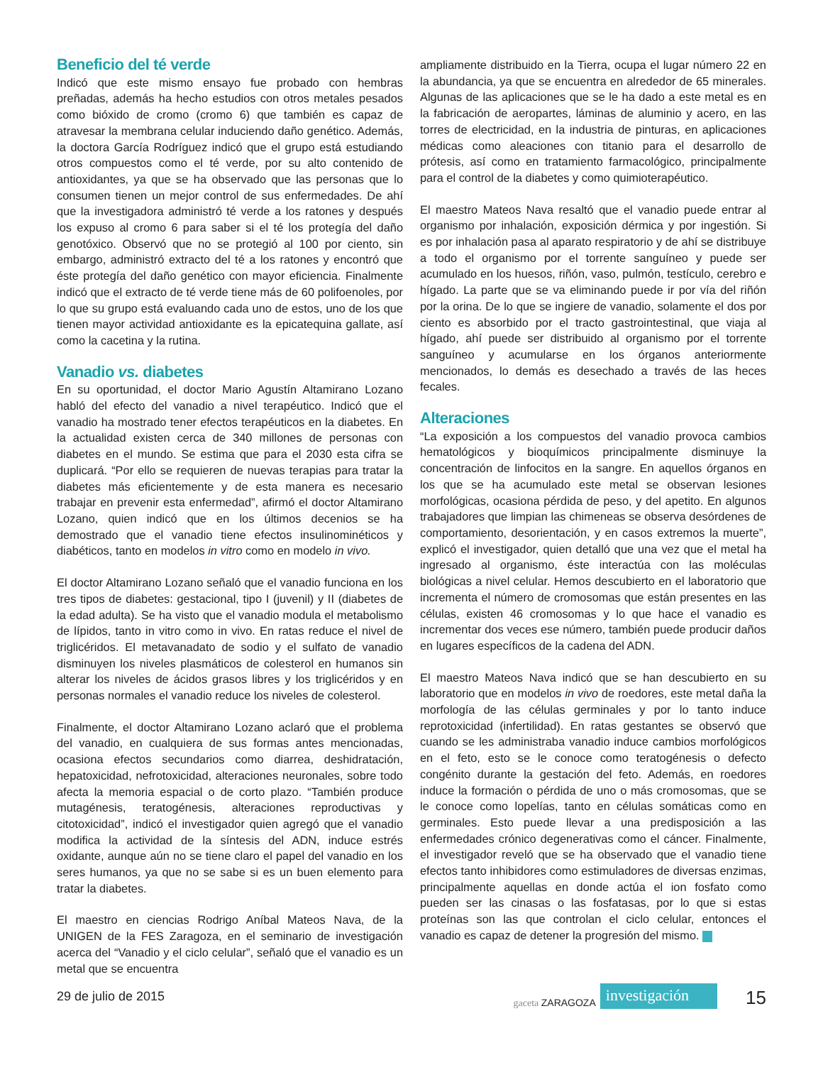Beneficio del té verde
Indicó que este mismo ensayo fue probado con hembras preñadas, además ha hecho estudios con otros metales pesados como bióxido de cromo (cromo 6) que también es capaz de atravesar la membrana celular induciendo daño genético. Además, la doctora García Rodríguez indicó que el grupo está estudiando otros compuestos como el té verde, por su alto contenido de antioxidantes, ya que se ha observado que las personas que lo consumen tienen un mejor control de sus enfermedades. De ahí que la investigadora administró té verde a los ratones y después los expuso al cromo 6 para saber si el té los protegía del daño genotóxico. Observó que no se protegió al 100 por ciento, sin embargo, administró extracto del té a los ratones y encontró que éste protegía del daño genético con mayor eficiencia. Finalmente indicó que el extracto de té verde tiene más de 60 polifoenoles, por lo que su grupo está evaluando cada uno de estos, uno de los que tienen mayor actividad antioxidante es la epicatequina gallate, así como la cacetina y la rutina.
Vanadio vs. diabetes
En su oportunidad, el doctor Mario Agustín Altamirano Lozano habló del efecto del vanadio a nivel terapéutico. Indicó que el vanadio ha mostrado tener efectos terapéuticos en la diabetes. En la actualidad existen cerca de 340 millones de personas con diabetes en el mundo. Se estima que para el 2030 esta cifra se duplicará. “Por ello se requieren de nuevas terapias para tratar la diabetes más eficientemente y de esta manera es necesario trabajar en prevenir esta enfermedad”, afirmó el doctor Altamirano Lozano, quien indicó que en los últimos decenios se ha demostrado que el vanadio tiene efectos insulinominéticos y diabéticos, tanto en modelos in vitro como en modelo in vivo.
El doctor Altamirano Lozano señaló que el vanadio funciona en los tres tipos de diabetes: gestacional, tipo I (juvenil) y II (diabetes de la edad adulta). Se ha visto que el vanadio modula el metabolismo de lípidos, tanto in vitro como in vivo. En ratas reduce el nivel de triglicéridos. El metavanadato de sodio y el sulfato de vanadio disminuyen los niveles plasmáticos de colesterol en humanos sin alterar los niveles de ácidos grasos libres y los triglicéridos y en personas normales el vanadio reduce los niveles de colesterol.
Finalmente, el doctor Altamirano Lozano aclaró que el problema del vanadio, en cualquiera de sus formas antes mencionadas, ocasiona efectos secundarios como diarrea, deshidratación, hepatoxicidad, nefrotoxicidad, alteraciones neuronales, sobre todo afecta la memoria espacial o de corto plazo. “También produce mutagénesis, teratogénesis, alteraciones reproductivas y citotoxicidad”, indicó el investigador quien agregó que el vanadio modifica la actividad de la síntesis del ADN, induce estrés oxidante, aunque aún no se tiene claro el papel del vanadio en los seres humanos, ya que no se sabe si es un buen elemento para tratar la diabetes.
El maestro en ciencias Rodrigo Aníbal Mateos Nava, de la UNIGEN de la FES Zaragoza, en el seminario de investigación acerca del “Vanadio y el ciclo celular”, señaló que el vanadio es un metal que se encuentra
ampliamente distribuido en la Tierra, ocupa el lugar número 22 en la abundancia, ya que se encuentra en alrededor de 65 minerales. Algunas de las aplicaciones que se le ha dado a este metal es en la fabricación de aeropartes, láminas de aluminio y acero, en las torres de electricidad, en la industria de pinturas, en aplicaciones médicas como aleaciones con titanio para el desarrollo de prótesis, así como en tratamiento farmacológico, principalmente para el control de la diabetes y como quimioterapéutico.
El maestro Mateos Nava resaltó que el vanadio puede entrar al organismo por inhalación, exposición dérmica y por ingestión. Si es por inhalación pasa al aparato respiratorio y de ahí se distribuye a todo el organismo por el torrente sanguíneo y puede ser acumulado en los huesos, riñón, vaso, pulmón, testículo, cerebro e hígado. La parte que se va eliminando puede ir por vía del riñón por la orina. De lo que se ingiere de vanadio, solamente el dos por ciento es absorbido por el tracto gastrointestinal, que viaja al hígado, ahí puede ser distribuido al organismo por el torrente sanguíneo y acumularse en los órganos anteriormente mencionados, lo demás es desechado a través de las heces fecales.
Alteraciones
“La exposición a los compuestos del vanadio provoca cambios hematológicos y bioquímicos principalmente disminuye la concentración de linfocitos en la sangre. En aquellos órganos en los que se ha acumulado este metal se observan lesiones morfológicas, ocasiona pérdida de peso, y del apetito. En algunos trabajadores que limpian las chimeneas se observa desórdenes de comportamiento, desorientación, y en casos extremos la muerte”, explicó el investigador, quien detalló que una vez que el metal ha ingresado al organismo, éste interactúa con las moléculas biológicas a nivel celular. Hemos descubierto en el laboratorio que incrementa el número de cromosomas que están presentes en las células, existen 46 cromosomas y lo que hace el vanadio es incrementar dos veces ese número, también puede producir daños en lugares específicos de la cadena del ADN.
El maestro Mateos Nava indicó que se han descubierto en su laboratorio que en modelos in vivo de roedores, este metal daña la morfología de las células germinales y por lo tanto induce reprotoxicidad (infertilidad). En ratas gestantes se observó que cuando se les administraba vanadio induce cambios morfológicos en el feto, esto se le conoce como teratogénesis o defecto congénito durante la gestación del feto. Además, en roedores induce la formación o pérdida de uno o más cromosomas, que se le conoce como lopelías, tanto en células somáticas como en germinales. Esto puede llevar a una predisposición a las enfermedades crónico degenerativas como el cáncer. Finalmente, el investigador reveló que se ha observado que el vanadio tiene efectos tanto inhibidores como estimuladores de diversas enzimas, principalmente aquellas en donde actúa el ion fosfato como pueden ser las cinasas o las fosfatasas, por lo que si estas proteínas son las que controlan el ciclo celular, entonces el vanadio es capaz de detener la progresión del mismo.
29 de julio de 2015
gaceta ZARAGOZA investigación
15